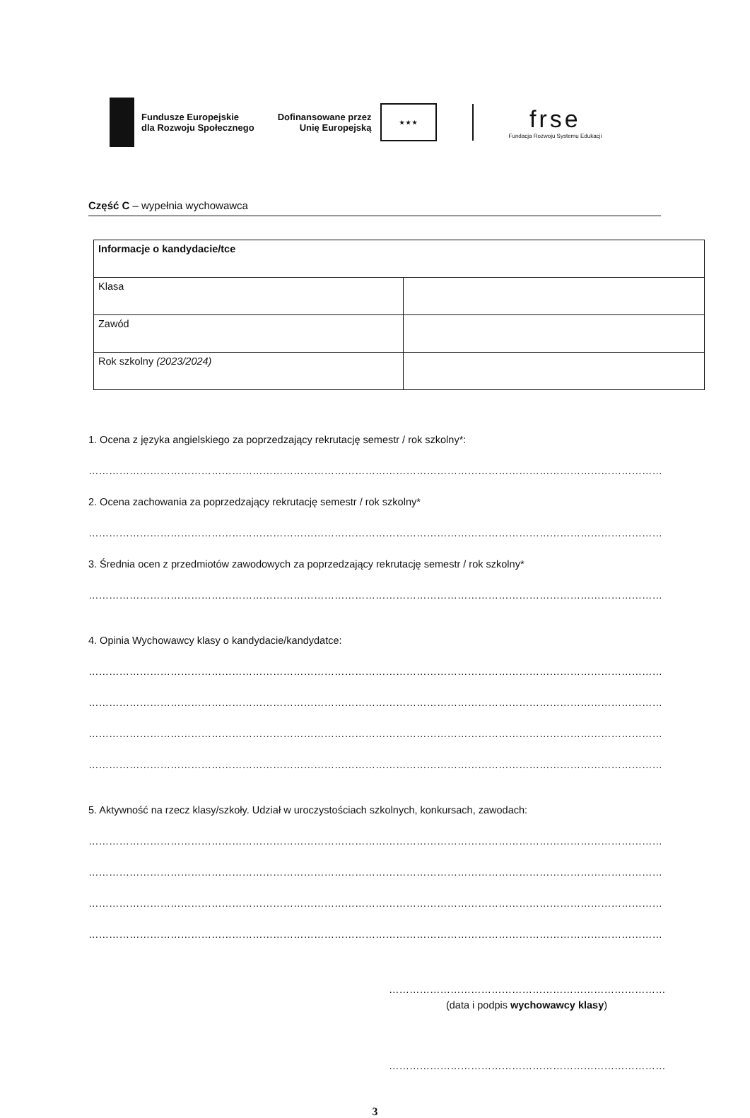Fundusze Europejskie
dla Rozwoju Społecznego
Dofinansowane przez
Unię Europejską
★ ★ ★
frse
Fundacja Rozwoju Systemu Edukacji
Część C – wypełnia wychowawca
| Informacje o kandydacie/tce | |
| Klasa | |
| Zawód | |
| Rok szkolny (2023/2024) | |
1. Ocena z języka angielskiego za poprzedzający rekrutację semestr / rok szkolny*:
…………………………………………………………………………………………………………………………………………………………
2. Ocena zachowania za poprzedzający rekrutację semestr / rok szkolny*
…………………………………………………………………………………………………………………………………………………………
3. Średnia ocen z przedmiotów zawodowych za poprzedzający rekrutację semestr / rok szkolny*
…………………………………………………………………………………………………………………………………………………………
4. Opinia Wychowawcy klasy o kandydacie/kandydatce:
…………………………………………………………………………………………………………………………………………………………
…………………………………………………………………………………………………………………………………………………………
…………………………………………………………………………………………………………………………………………………………
…………………………………………………………………………………………………………………………………………………………
5. Aktywność na rzecz klasy/szkoły. Udział w uroczystościach szkolnych, konkursach, zawodach:
…………………………………………………………………………………………………………………………………………………………
…………………………………………………………………………………………………………………………………………………………
…………………………………………………………………………………………………………………………………………………………
…………………………………………………………………………………………………………………………………………………………
………………………………………………………………………………
(data i podpis wychowawcy klasy)
………………………………………………………………………………
3